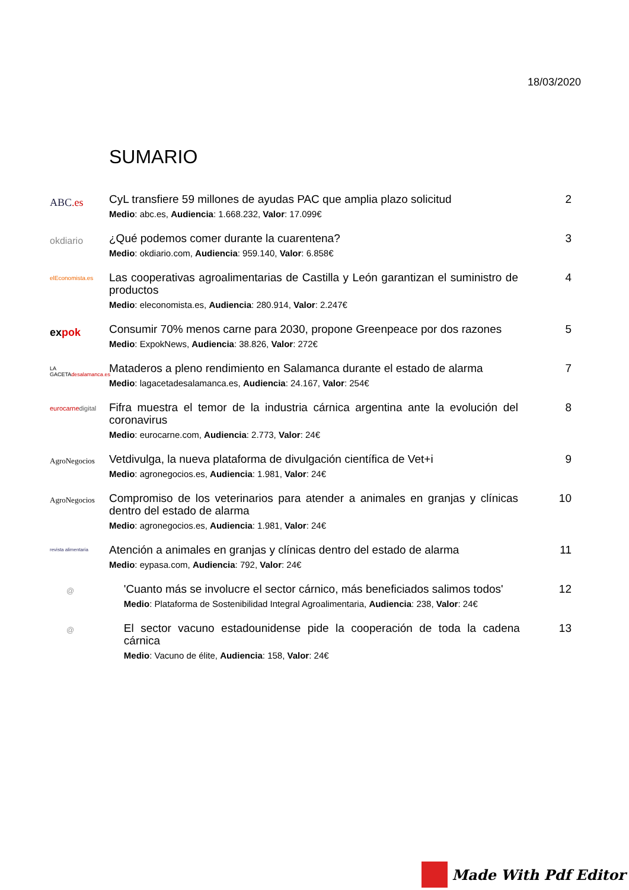18/03/2020
SUMARIO
ABC.es
CyL transfiere 59 millones de ayudas PAC que amplia plazo solicitud
Medio: abc.es, Audiencia: 1.668.232, Valor: 17.099€
2
okdiario
¿Qué podemos comer durante la cuarentena?
Medio: okdiario.com, Audiencia: 959.140, Valor: 6.858€
3
elEconomista.es
Las cooperativas agroalimentarias de Castilla y León garantizan el suministro de productos
Medio: eleconomista.es, Audiencia: 280.914, Valor: 2.247€
4
expok
Consumir 70% menos carne para 2030, propone Greenpeace por dos razones
Medio: ExpokNews, Audiencia: 38.826, Valor: 272€
5
LA GACETAdesalamanca.es
Mataderos a pleno rendimiento en Salamanca durante el estado de alarma
Medio: lagacetadesalamanca.es, Audiencia: 24.167, Valor: 254€
7
eurocarnedigital
Fifra muestra el temor de la industria cárnica argentina ante la evolución del coronavirus
Medio: eurocarne.com, Audiencia: 2.773, Valor: 24€
8
AgroNegocios
Vetdivulga, la nueva plataforma de divulgación científica de Vet+i
Medio: agronegocios.es, Audiencia: 1.981, Valor: 24€
9
AgroNegocios
Compromiso de los veterinarios para atender a animales en granjas y clínicas dentro del estado de alarma
Medio: agronegocios.es, Audiencia: 1.981, Valor: 24€
10
revista alimentaria
Atención a animales en granjas y clínicas dentro del estado de alarma
Medio: eypasa.com, Audiencia: 792, Valor: 24€
11
@
'Cuanto más se involucre el sector cárnico, más beneficiados salimos todos'
Medio: Plataforma de Sostenibilidad Integral Agroalimentaria, Audiencia: 238, Valor: 24€
12
@
El sector vacuno estadounidense pide la cooperación de toda la cadena cárnica
Medio: Vacuno de élite, Audiencia: 158, Valor: 24€
13
Made With Pdf Editor